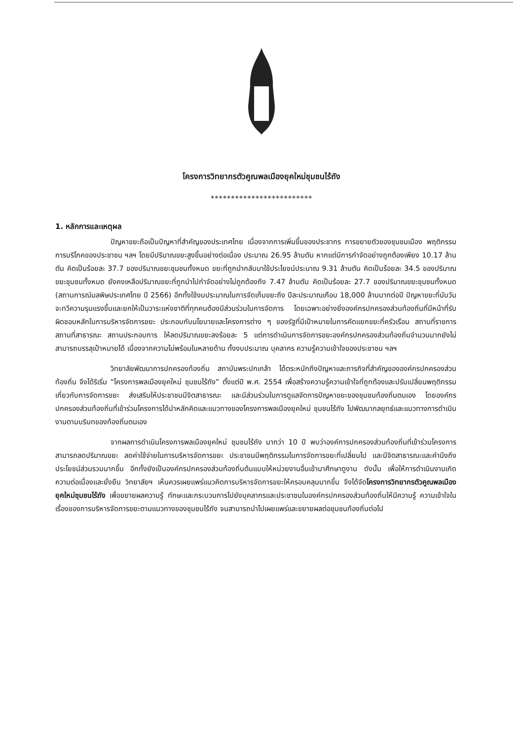โครงการวิทยากรตัวคูณพลเมืองยุคใหม่ชุมชนไร้ถัง
*************************
1. หลักการและเหตุผล
ปัญหาขยะถือเป็นปัญหาที่สำคัญของประเทศไทย เนื่องจากการเพิ่มขึ้นของประชากร การขยายตัวของชุมชนเมือง พฤติกรรมการบริโภคของประชาชน ฯลฯ โดยมีปริมาณขยะสูงขึ้นอย่างต่อเนื่อง ประมาณ 26.95 ล้านตัน หากแต่มีการกำจัดอย่างถูกต้องเพียง 10.17 ล้านตัน คิดเป็นร้อยละ 37.7 ของปริมาณขยะชุมชนทั้งหมด ขยะที่ถูกนำกลับมาใช้ประโยชน์ประมาณ 9.31 ล้านตัน คิดเป็นร้อยละ 34.5 ของปริมาณขยะชุมชนทั้งหมด ยังคงเหลือปริมาณขยะที่ถูกนำไปกำจัดอย่างไม่ถูกต้องถึง 7.47 ล้านตัน คิดเป็นร้อยละ 27.7 ของปริมาณขยะชุมชนทั้งหมด (สถานการณ์มลพิษประเทศไทย ปี 2566) อีกทั้งใช้งบประมาณในการจัดเก็บขยะถึง ปีละประมาณเกือบ 18,000 ล้านบาทต่อปี ปัญหาขยะที่นับวันจะทวีความรุนแรงขึ้นและยกให้เป็นวาระแห่งชาติที่ทุกคนต้องมีส่วนร่วมในการจัดการ โดยเฉพาะอย่างยิ่งองค์กรปกครองส่วนท้องถิ่นที่มีหน้าที่รับผิดชอบหลักในการบริหารจัดการขยะ ประกอบกับนโยบายและโครงการต่าง ๆ ของรัฐที่มีเป้าหมายในการคัดแยกขยะที่ครัวเรือน สถานที่ราชการ สถานที่สาธารณะ สถานประกอบการ ให้ลดปริมาณขยะลงร้อยละ 5 แต่การดำเนินการจัดการขยะองค์กรปกครองส่วนท้องถิ่นจำนวนมากยังไม่สามารถบรรลุเป้าหมายได้ เนื่องจากความไม่พร้อมในหลายด้าน ทั้งงบประมาณ บุคลากร ความรู้ความเข้าใจของประชาชน ฯลฯ
วิทยาลัยพัฒนาการปกครองท้องถิ่น สถาบันพระปกเกล้า ได้ตระหนักถึงปัญหาและภารกิจที่สำคัญขององค์กรปกครองส่วนท้องถิ่น จึงได้ริเริ่ม “โครงการพลเมืองยุคใหม่ ชุมชนไร้ถัง” ตั้งแต่ปี พ.ศ. 2554 เพื่อสร้างความรู้ความเข้าใจที่ถูกต้องและปรับเปลี่ยนพฤติกรรมเกี่ยวกับการจัดการขยะ ส่งเสริมให้ประชาชนมีจิตสาธารณะ และมีส่วนร่วมในการดูแลจัดการปัญหาขยะของชุมชนท้องถิ่นตนเอง โดยองค์กรปกครองส่วนท้องถิ่นที่เข้าร่วมโครงการได้นำหลักคิดและแนวทางของโครงการพลเมืองยุคใหม่ ชุมชนไร้ถัง ไปพัฒนากลยุทธ์และแนวทางการดำเนินงานตามบริบทของท้องถิ่นตนเอง
จากผลการดำเนินโครงการพลเมืองยุคใหม่ ชุมชนไร้ถัง มากว่า 10 ปี พบว่าองค์การปกครองส่วนท้องถิ่นที่เข้าร่วมโครงการสามารถลดปริมาณขยะ ลดค่าใช้จ่ายในการบริหารจัดการขยะ ประชาชนมีพฤติกรรมในการจัดการขยะที่เปลี่ยนไป และมีจิตสาธารณะและคำนึงถึงประโยชน์ส่วนรวมมากขึ้น อีกทั้งยังเป็นองค์กรปกครองส่วนท้องถิ่นต้นแบบให้หน่วยงานอื่นเข้ามาศึกษาดูงาน ดังนั้น เพื่อให้การดำเนินงานเกิดความต่อเนื่องและยั่งยืน วิทยาลัยฯ เห็นควรเผยแพร่แนวคิดการบริหารจัดการขยะให้ครอบคลุมมากขึ้น จึงได้จัดโครงการวิทยากรตัวคูณพลเมืองยุคใหม่ชุมชนไร้ถัง เพื่อขยายผลความรู้ ทักษะและกระบวนการไปยังบุคลากรและประชาชนในองค์กรปกครองส่วนท้องถิ่นให้มีความรู้ ความเข้าใจในเรื่องของการบริหารจัดการขยะตามแนวทางของชุมชนไร้ถัง จนสามารถนำไปเผยแพร่และขยายผลต่อชุมชนท้องถิ่นต่อไป